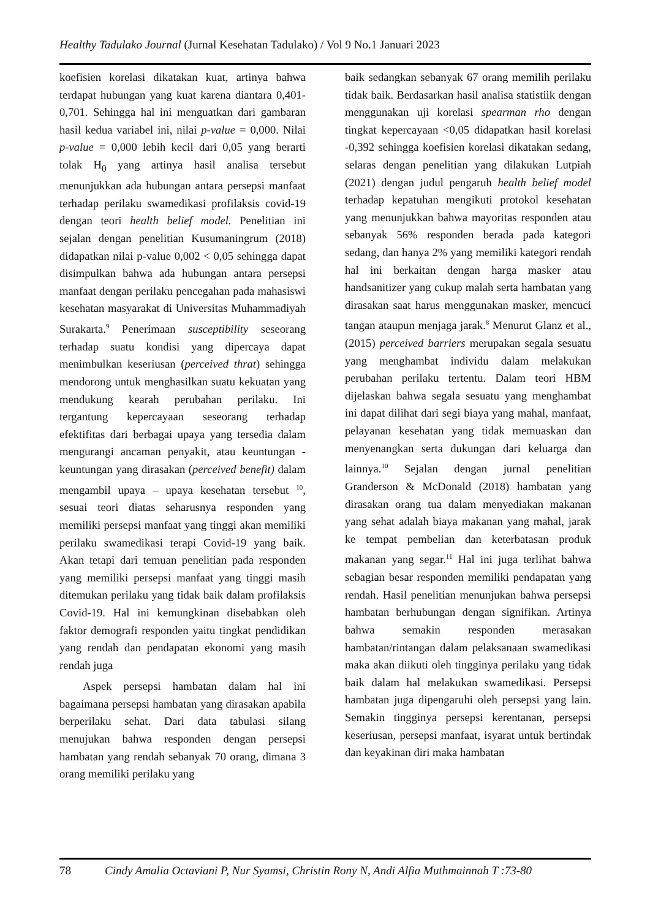Healthy Tadulako Journal (Jurnal Kesehatan Tadulako) / Vol 9 No.1 Januari 2023
koefisien korelasi dikatakan kuat, artinya bahwa terdapat hubungan yang kuat karena diantara 0,401-0,701. Sehingga hal ini menguatkan dari gambaran hasil kedua variabel ini, nilai p-value = 0,000. Nilai p-value = 0,000 lebih kecil dari 0,05 yang berarti tolak H<sub>0</sub> yang artinya hasil analisa tersebut menunjukkan ada hubungan antara persepsi manfaat terhadap perilaku swamedikasi profilaksis covid-19 dengan teori health belief model. Penelitian ini sejalan dengan penelitian Kusumaningrum (2018) didapatkan nilai p-value 0,002 < 0,05 sehingga dapat disimpulkan bahwa ada hubungan antara persepsi manfaat dengan perilaku pencegahan pada mahasiswi kesehatan masyarakat di Universitas Muhammadiyah Surakarta.<sup>9</sup> Penerimaan susceptibility seseorang terhadap suatu kondisi yang dipercaya dapat menimbulkan keseriusan (perceived thrat) sehingga mendorong untuk menghasilkan suatu kekuatan yang mendukung kearah perubahan perilaku. Ini tergantung kepercayaan seseorang terhadap efektifitas dari berbagai upaya yang tersedia dalam mengurangi ancaman penyakit, atau keuntungan - keuntungan yang dirasakan (perceived benefit) dalam mengambil upaya – upaya kesehatan tersebut <sup>10</sup>, sesuai teori diatas seharusnya responden yang memiliki persepsi manfaat yang tinggi akan memiliki perilaku swamedikasi terapi Covid-19 yang baik. Akan tetapi dari temuan penelitian pada responden yang memiliki persepsi manfaat yang tinggi masih ditemukan perilaku yang tidak baik dalam profilaksis Covid-19. Hal ini kemungkinan disebabkan oleh faktor demografi responden yaitu tingkat pendidikan yang rendah dan pendapatan ekonomi yang masih rendah juga
Aspek persepsi hambatan dalam hal ini bagaimana persepsi hambatan yang dirasakan apabila berperilaku sehat. Dari data tabulasi silang menujukan bahwa responden dengan persepsi hambatan yang rendah sebanyak 70 orang, dimana 3 orang memiliki perilaku yang
baik sedangkan sebanyak 67 orang memilih perilaku tidak baik. Berdasarkan hasil analisa statistiik dengan menggunakan uji korelasi spearman rho dengan tingkat kepercayaan <0,05 didapatkan hasil korelasi -0,392 sehingga koefisien korelasi dikatakan sedang, selaras dengan penelitian yang dilakukan Lutpiah (2021) dengan judul pengaruh health belief model terhadap kepatuhan mengikuti protokol kesehatan yang menunjukkan bahwa mayoritas responden atau sebanyak 56% responden berada pada kategori sedang, dan hanya 2% yang memiliki kategori rendah hal ini berkaitan dengan harga masker atau handsanitizer yang cukup malah serta hambatan yang dirasakan saat harus menggunakan masker, mencuci tangan ataupun menjaga jarak.<sup>8</sup> Menurut Glanz et al., (2015) perceived barriers merupakan segala sesuatu yang menghambat individu dalam melakukan perubahan perilaku tertentu. Dalam teori HBM dijelaskan bahwa segala sesuatu yang menghambat ini dapat dilihat dari segi biaya yang mahal, manfaat, pelayanan kesehatan yang tidak memuaskan dan menyenangkan serta dukungan dari keluarga dan lainnya.<sup>10</sup> Sejalan dengan jurnal penelitian Granderson & McDonald (2018) hambatan yang dirasakan orang tua dalam menyediakan makanan yang sehat adalah biaya makanan yang mahal, jarak ke tempat pembelian dan keterbatasan produk makanan yang segar.<sup>11</sup> Hal ini juga terlihat bahwa sebagian besar responden memiliki pendapatan yang rendah. Hasil penelitian menunjukan bahwa persepsi hambatan berhubungan dengan signifikan. Artinya bahwa semakin responden merasakan hambatan/rintangan dalam pelaksanaan swamedikasi maka akan diikuti oleh tingginya perilaku yang tidak baik dalam hal melakukan swamedikasi. Persepsi hambatan juga dipengaruhi oleh persepsi yang lain. Semakin tingginya persepsi kerentanan, persepsi keseriusan, persepsi manfaat, isyarat untuk bertindak dan keyakinan diri maka hambatan
78 Cindy Amalia Octaviani P, Nur Syamsi, Christin Rony N, Andi Alfia Muthmainnah T :73-80